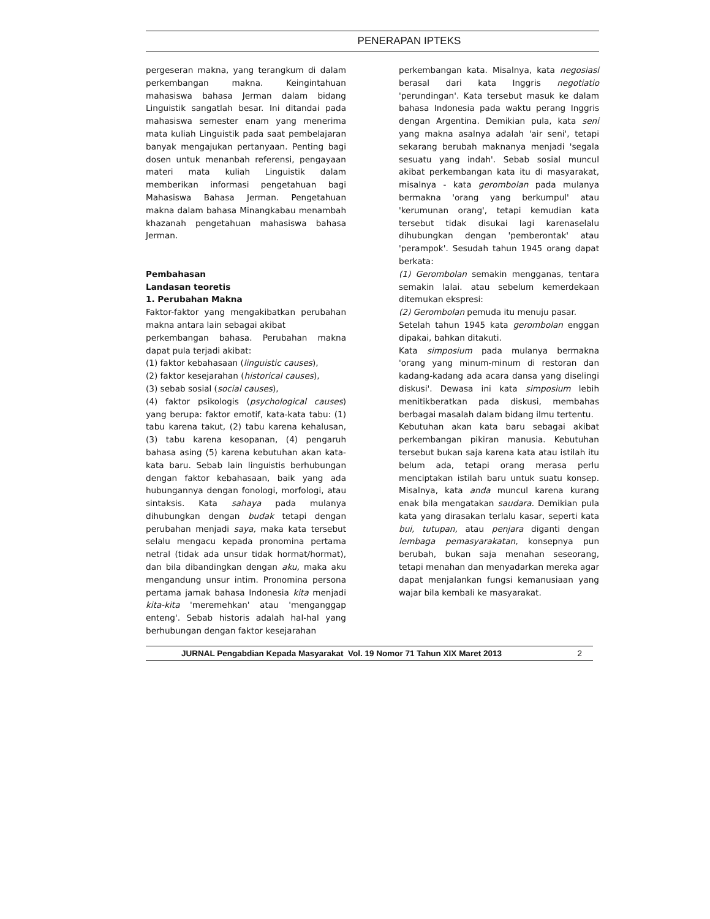PENERAPAN IPTEKS
pergeseran makna, yang terangkum di dalam perkembangan makna. Keingintahuan mahasiswa bahasa Jerman dalam bidang Linguistik sangatlah besar. Ini ditandai pada mahasiswa semester enam yang menerima mata kuliah Linguistik pada saat pembelajaran banyak mengajukan pertanyaan. Penting bagi dosen untuk menanbah referensi, pengayaan materi mata kuliah Linguistik dalam memberikan informasi pengetahuan bagi Mahasiswa Bahasa Jerman. Pengetahuan makna dalam bahasa Minangkabau menambah khazanah pengetahuan mahasiswa bahasa Jerman.
Pembahasan
Landasan teoretis
1. Perubahan Makna
Faktor-faktor yang mengakibatkan perubahan makna antara lain sebagai akibat
perkembangan bahasa. Perubahan makna dapat pula terjadi akibat:
(1) faktor kebahasaan (linguistic causes),
(2) faktor kesejarahan (historical causes),
(3) sebab sosial (social causes),
(4) faktor psikologis (psychological causes) yang berupa: faktor emotif, kata-kata tabu: (1) tabu karena takut, (2) tabu karena kehalusan, (3) tabu karena kesopanan, (4) pengaruh bahasa asing (5) karena kebutuhan akan kata-kata baru. Sebab lain linguistis berhubungan dengan faktor kebahasaan, baik yang ada hubungannya dengan fonologi, morfologi, atau sintaksis. Kata sahaya pada mulanya dihubungkan dengan budak tetapi dengan perubahan menjadi saya, maka kata tersebut selalu mengacu kepada pronomina pertama netral (tidak ada unsur tidak hormat/hormat), dan bila dibandingkan dengan aku, maka aku mengandung unsur intim. Pronomina persona pertama jamak bahasa Indonesia kita menjadi kita-kita 'meremehkan' atau 'menganggap enteng'. Sebab historis adalah hal-hal yang berhubungan dengan faktor kesejarahan
perkembangan kata. Misalnya, kata negosiasi berasal dari kata Inggris negotiatio 'perundingan'. Kata tersebut masuk ke dalam bahasa Indonesia pada waktu perang Inggris dengan Argentina. Demikian pula, kata seni yang makna asalnya adalah 'air seni', tetapi sekarang berubah maknanya menjadi 'segala sesuatu yang indah'. Sebab sosial muncul akibat perkembangan kata itu di masyarakat, misalnya - kata gerombolan pada mulanya bermakna 'orang yang berkumpul' atau 'kerumunan orang', tetapi kemudian kata tersebut tidak disukai lagi karenaselalu dihubungkan dengan 'pemberontak' atau 'perampok'. Sesudah tahun 1945 orang dapat berkata:
(1) Gerombolan semakin mengganas, tentara semakin lalai. atau sebelum kemerdekaan ditemukan ekspresi:
(2) Gerombolan pemuda itu menuju pasar.
Setelah tahun 1945 kata gerombolan enggan dipakai, bahkan ditakuti.
Kata simposium pada mulanya bermakna 'orang yang minum-minum di restoran dan kadang-kadang ada acara dansa yang diselingi diskusi'. Dewasa ini kata simposium lebih menitikberatkan pada diskusi, membahas berbagai masalah dalam bidang ilmu tertentu.
Kebutuhan akan kata baru sebagai akibat perkembangan pikiran manusia. Kebutuhan tersebut bukan saja karena kata atau istilah itu belum ada, tetapi orang merasa perlu menciptakan istilah baru untuk suatu konsep. Misalnya, kata anda muncul karena kurang enak bila mengatakan saudara. Demikian pula kata yang dirasakan terlalu kasar, seperti kata bui, tutupan, atau penjara diganti dengan lembaga pemasyarakatan, konsepnya pun berubah, bukan saja menahan seseorang, tetapi menahan dan menyadarkan mereka agar dapat menjalankan fungsi kemanusiaan yang wajar bila kembali ke masyarakat.
JURNAL Pengabdian Kepada Masyarakat Vol. 19 Nomor 71 Tahun XIX Maret 2013 2